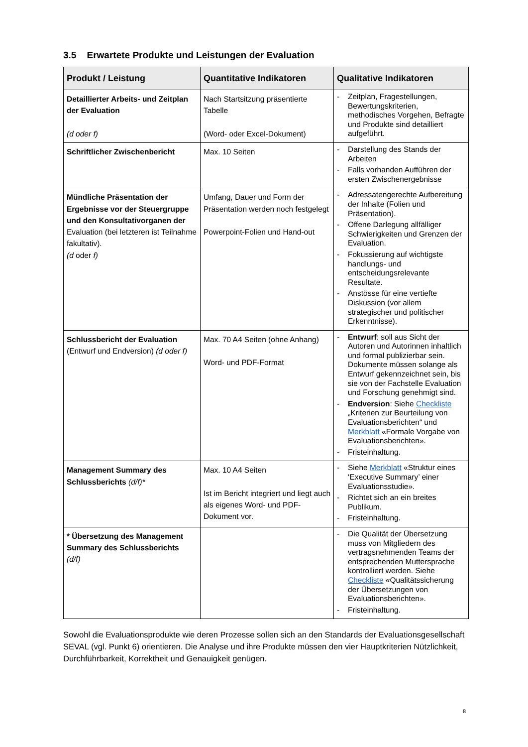3.5 Erwartete Produkte und Leistungen der Evaluation
| Produkt / Leistung | Quantitative Indikatoren | Qualitative Indikatoren |
| --- | --- | --- |
| Detaillierter Arbeits- und Zeitplan der Evaluation (d oder f) | Nach Startsitzung präsentierte Tabelle (Word- oder Excel-Dokument) | - Zeitplan, Fragestellungen, Bewertungskriterien, methodisches Vorgehen, Befragte und Produkte sind detailliert aufgeführt. |
| Schriftlicher Zwischenbericht | Max. 10 Seiten | - Darstellung des Stands der Arbeiten - Falls vorhanden Aufführen der ersten Zwischenergebnisse |
| Mündliche Präsentation der Ergebnisse vor der Steuergruppe und den Konsultativorganen der Evaluation (bei letzteren ist Teilnahme fakultativ). (d oder f) | Umfang, Dauer und Form der Präsentation werden noch festgelegt Powerpoint-Folien und Hand-out | - Adressatengerechte Aufbereitung der Inhalte (Folien und Präsentation). - Offene Darlegung allfälliger Schwierigkeiten und Grenzen der Evaluation. - Fokussierung auf wichtigste handlungs- und entscheidungsrelevante Resultate. - Anstösse für eine vertiefte Diskussion (vor allem strategischer und politischer Erkenntnisse). |
| Schlussbericht der Evaluation (Entwurf und Endversion) (d oder f) | Max. 70 A4 Seiten (ohne Anhang) Word- und PDF-Format | - Entwurf : soll aus Sicht der Autoren und Autorinnen inhaltlich und formal publizierbar sein. Dokumente müssen solange als Entwurf gekennzeichnet sein, bis sie von der Fachstelle Evaluation und Forschung genehmigt sind. - Endversion : Siehe Checkliste „Kriterien zur Beurteilung von Evaluationsberichten“ und Merkblatt «Formale Vorgabe von Evaluationsberichten». - Fristeinhaltung. |
| Management Summary des Schlussberichts (d/f)* | Max. 10 A4 Seiten Ist im Bericht integriert und liegt auch als eigenes Word- und PDF-Dokument vor. | - Siehe Merkblatt «Struktur eines ‘Executive Summary’ einer Evaluationsstudie». - Richtet sich an ein breites Publikum. - Fristeinhaltung. |
| * Übersetzung des Management Summary des Schlussberichts (d/f) | | - Die Qualität der Übersetzung muss von Mitgliedern des vertragsnehmenden Teams der entsprechenden Muttersprache kontrolliert werden. Siehe Checkliste «Qualitätssicherung der Übersetzungen von Evaluationsberichten». - Fristeinhaltung. |
Sowohl die Evaluationsprodukte wie deren Prozesse sollen sich an den Standards der Evaluationsgesellschaft SEVAL (vgl. Punkt 6) orientieren. Die Analyse und ihre Produkte müssen den vier Hauptkriterien Nützlichkeit, Durchführbarkeit, Korrektheit und Genauigkeit genügen.
8